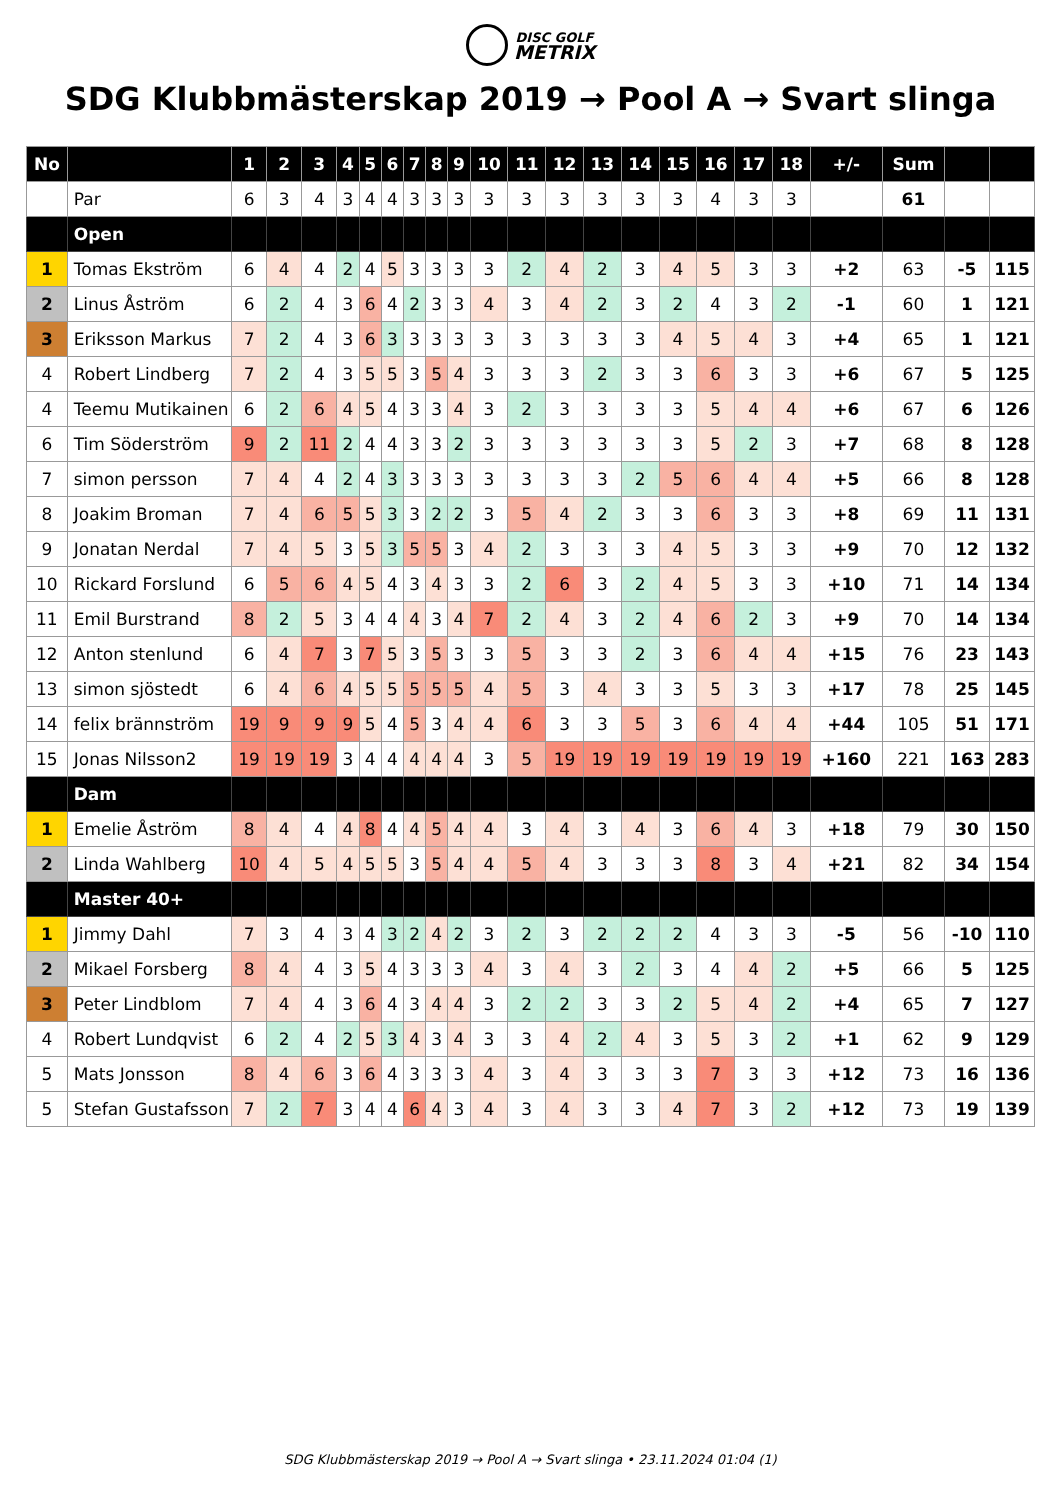DISC GOLF
METRIX
SDG Klubbmästerskap 2019 → Pool A → Svart slinga
| No | | 1 | 2 | 3 | 4 | 5 | 6 | 7 | 8 | 9 | 10 | 11 | 12 | 13 | 14 | 15 | 16 | 17 | 18 | +/- | Sum | | |
| --- | --- | --- | --- | --- | --- | --- | --- | --- | --- | --- | --- | --- | --- | --- | --- | --- | --- | --- | --- | --- | --- | --- | --- |
| | Par | 6 | 3 | 4 | 3 | 4 | 4 | 3 | 3 | 3 | 3 | 3 | 3 | 3 | 3 | 3 | 4 | 3 | 3 | | 61 | | |
| | Open | | | | | | | | | | | | | | | | | | | | | | |
| 1 | Tomas Ekström | 6 | 4 | 4 | 2 | 4 | 5 | 3 | 3 | 3 | 3 | 2 | 4 | 2 | 3 | 4 | 5 | 3 | 3 | +2 | 63 | -5 | 115 |
| 2 | Linus Åström | 6 | 2 | 4 | 3 | 6 | 4 | 2 | 3 | 3 | 4 | 3 | 4 | 2 | 3 | 2 | 4 | 3 | 2 | -1 | 60 | 1 | 121 |
| 3 | Eriksson Markus | 7 | 2 | 4 | 3 | 6 | 3 | 3 | 3 | 3 | 3 | 3 | 3 | 3 | 3 | 4 | 5 | 4 | 3 | +4 | 65 | 1 | 121 |
| 4 | Robert Lindberg | 7 | 2 | 4 | 3 | 5 | 5 | 3 | 5 | 4 | 3 | 3 | 3 | 2 | 3 | 3 | 6 | 3 | 3 | +6 | 67 | 5 | 125 |
| 4 | Teemu Mutikainen | 6 | 2 | 6 | 4 | 5 | 4 | 3 | 3 | 4 | 3 | 2 | 3 | 3 | 3 | 3 | 5 | 4 | 4 | +6 | 67 | 6 | 126 |
| 6 | Tim Söderström | 9 | 2 | 11 | 2 | 4 | 4 | 3 | 3 | 2 | 3 | 3 | 3 | 3 | 3 | 3 | 5 | 2 | 3 | +7 | 68 | 8 | 128 |
| 7 | simon persson | 7 | 4 | 4 | 2 | 4 | 3 | 3 | 3 | 3 | 3 | 3 | 3 | 3 | 2 | 5 | 6 | 4 | 4 | +5 | 66 | 8 | 128 |
| 8 | Joakim Broman | 7 | 4 | 6 | 5 | 5 | 3 | 3 | 2 | 2 | 3 | 5 | 4 | 2 | 3 | 3 | 6 | 3 | 3 | +8 | 69 | 11 | 131 |
| 9 | Jonatan Nerdal | 7 | 4 | 5 | 3 | 5 | 3 | 5 | 5 | 3 | 4 | 2 | 3 | 3 | 3 | 4 | 5 | 3 | 3 | +9 | 70 | 12 | 132 |
| 10 | Rickard Forslund | 6 | 5 | 6 | 4 | 5 | 4 | 3 | 4 | 3 | 3 | 2 | 6 | 3 | 2 | 4 | 5 | 3 | 3 | +10 | 71 | 14 | 134 |
| 11 | Emil Burstrand | 8 | 2 | 5 | 3 | 4 | 4 | 4 | 3 | 4 | 7 | 2 | 4 | 3 | 2 | 4 | 6 | 2 | 3 | +9 | 70 | 14 | 134 |
| 12 | Anton stenlund | 6 | 4 | 7 | 3 | 7 | 5 | 3 | 5 | 3 | 3 | 5 | 3 | 3 | 2 | 3 | 6 | 4 | 4 | +15 | 76 | 23 | 143 |
| 13 | simon sjöstedt | 6 | 4 | 6 | 4 | 5 | 5 | 5 | 5 | 5 | 4 | 5 | 3 | 4 | 3 | 3 | 5 | 3 | 3 | +17 | 78 | 25 | 145 |
| 14 | felix brännström | 19 | 9 | 9 | 9 | 5 | 4 | 5 | 3 | 4 | 4 | 6 | 3 | 3 | 5 | 3 | 6 | 4 | 4 | +44 | 105 | 51 | 171 |
| 15 | Jonas Nilsson2 | 19 | 19 | 19 | 3 | 4 | 4 | 4 | 4 | 4 | 3 | 5 | 19 | 19 | 19 | 19 | 19 | 19 | 19 | +160 | 221 | 163 | 283 |
| | Dam | | | | | | | | | | | | | | | | | | | | | | |
| 1 | Emelie Åström | 8 | 4 | 4 | 4 | 8 | 4 | 4 | 5 | 4 | 4 | 3 | 4 | 3 | 4 | 3 | 6 | 4 | 3 | +18 | 79 | 30 | 150 |
| 2 | Linda Wahlberg | 10 | 4 | 5 | 4 | 5 | 5 | 3 | 5 | 4 | 4 | 5 | 4 | 3 | 3 | 3 | 8 | 3 | 4 | +21 | 82 | 34 | 154 |
| | Master 40+ | | | | | | | | | | | | | | | | | | | | | | |
| 1 | Jimmy Dahl | 7 | 3 | 4 | 3 | 4 | 3 | 2 | 4 | 2 | 3 | 2 | 3 | 2 | 2 | 2 | 4 | 3 | 3 | -5 | 56 | -10 | 110 |
| 2 | Mikael Forsberg | 8 | 4 | 4 | 3 | 5 | 4 | 3 | 3 | 3 | 4 | 3 | 4 | 3 | 2 | 3 | 4 | 4 | 2 | +5 | 66 | 5 | 125 |
| 3 | Peter Lindblom | 7 | 4 | 4 | 3 | 6 | 4 | 3 | 4 | 4 | 3 | 2 | 2 | 3 | 3 | 2 | 5 | 4 | 2 | +4 | 65 | 7 | 127 |
| 4 | Robert Lundqvist | 6 | 2 | 4 | 2 | 5 | 3 | 4 | 3 | 4 | 3 | 3 | 4 | 2 | 4 | 3 | 5 | 3 | 2 | +1 | 62 | 9 | 129 |
| 5 | Mats Jonsson | 8 | 4 | 6 | 3 | 6 | 4 | 3 | 3 | 3 | 4 | 3 | 4 | 3 | 3 | 3 | 7 | 3 | 3 | +12 | 73 | 16 | 136 |
| 5 | Stefan Gustafsson | 7 | 2 | 7 | 3 | 4 | 4 | 6 | 4 | 3 | 4 | 3 | 4 | 3 | 3 | 4 | 7 | 3 | 2 | +12 | 73 | 19 | 139 |
SDG Klubbmästerskap 2019 → Pool A → Svart slinga • 23.11.2024 01:04 (1)